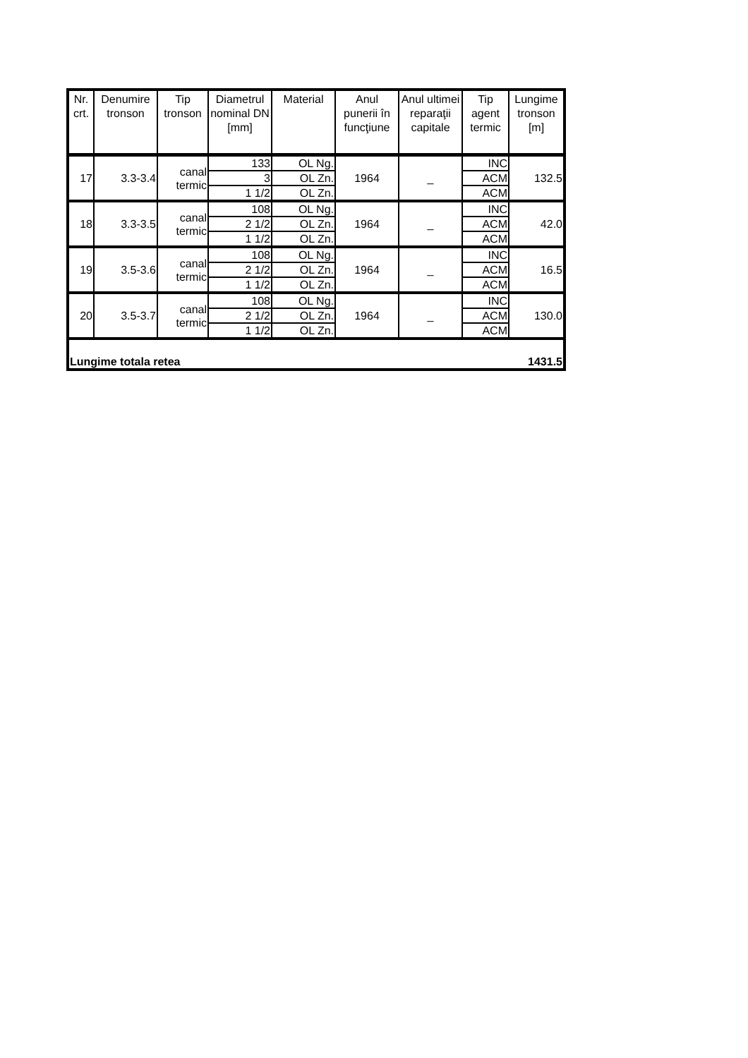| Nr. crt. | Denumire tronson | Tip tronson | Diametrul nominal DN [mm] | Material | Anul punerii în funcţiune | Anul ultimei reparaţii capitale | Tip agent termic | Lungime tronson [m] |
| --- | --- | --- | --- | --- | --- | --- | --- | --- |
| 17 | 3.3-3.4 | canal termic | 133 | OL Ng. | 1964 | _ | INC | 132.5 |
| | | | 3 | OL Zn. | | | ACM | |
| | | | 1 1/2 | OL Zn. | | | ACM | |
| 18 | 3.3-3.5 | canal termic | 108 | OL Ng. | 1964 | _ | INC | 42.0 |
| | | | 2 1/2 | OL Zn. | | | ACM | |
| | | | 1 1/2 | OL Zn. | | | ACM | |
| 19 | 3.5-3.6 | canal termic | 108 | OL Ng. | 1964 | _ | INC | 16.5 |
| | | | 2 1/2 | OL Zn. | | | ACM | |
| | | | 1 1/2 | OL Zn. | | | ACM | |
| 20 | 3.5-3.7 | canal termic | 108 | OL Ng. | 1964 | _ | INC | 130.0 |
| | | | 2 1/2 | OL Zn. | | | ACM | |
| | | | 1 1/2 | OL Zn. | | | ACM | |
| Lungime totala retea | | | | | | | | 1431.5 |